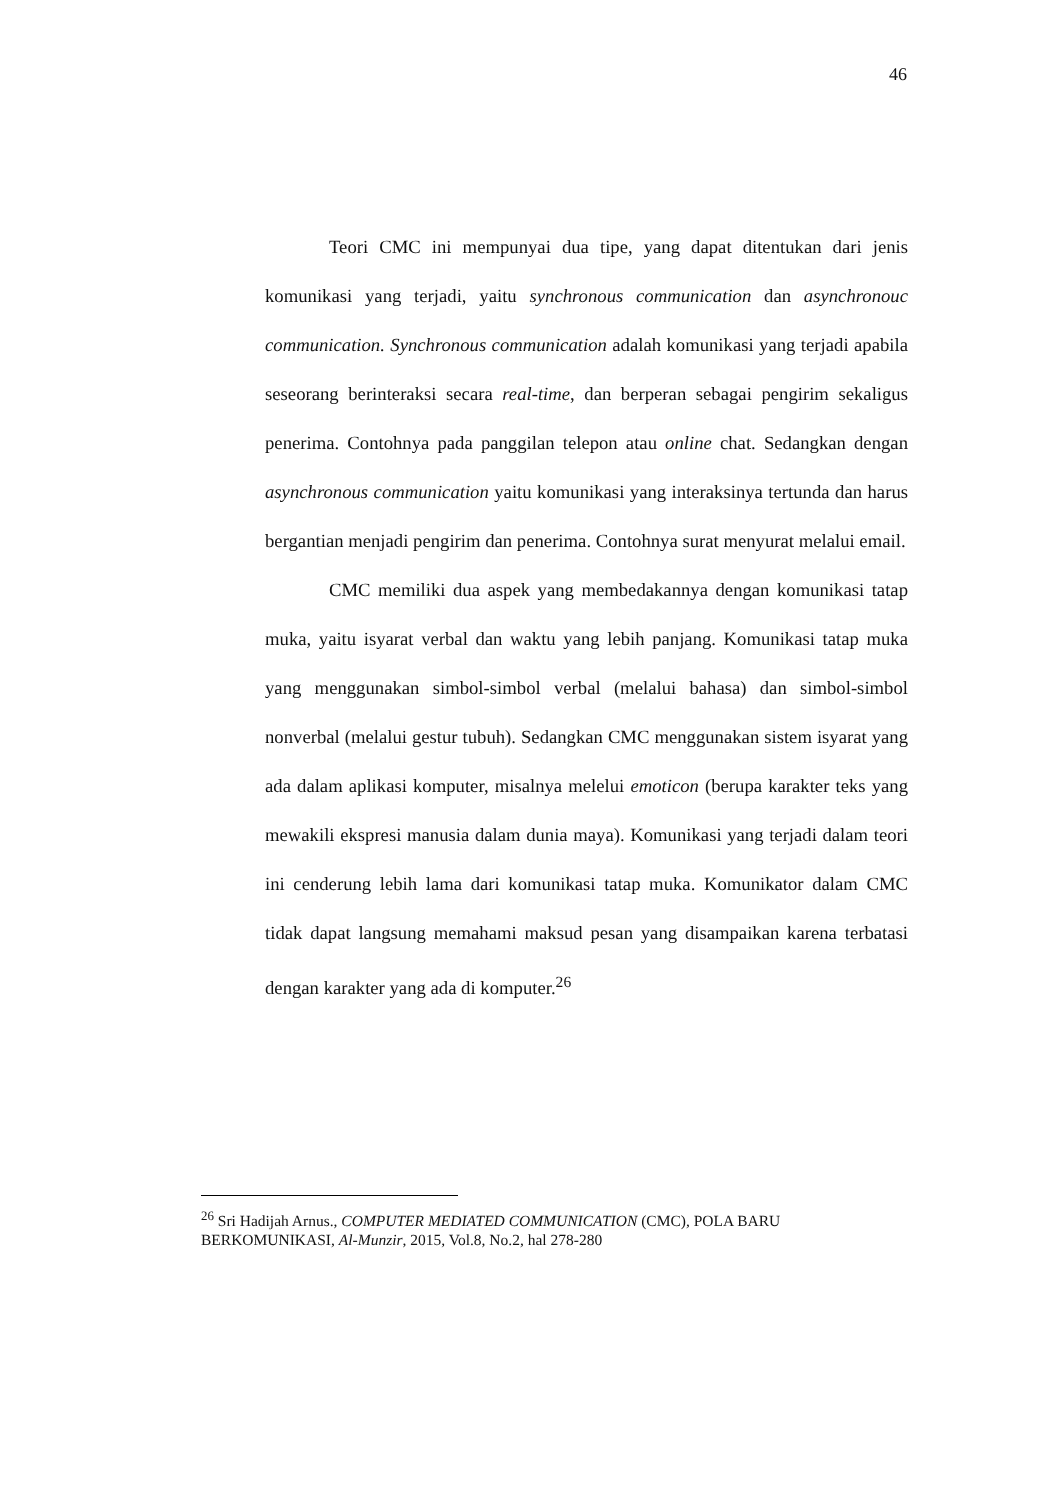46
Teori CMC ini mempunyai dua tipe, yang dapat ditentukan dari jenis komunikasi yang terjadi, yaitu synchronous communication dan asynchronouc communication. Synchronous communication adalah komunikasi yang terjadi apabila seseorang berinteraksi secara real-time, dan berperan sebagai pengirim sekaligus penerima. Contohnya pada panggilan telepon atau online chat. Sedangkan dengan asynchronous communication yaitu komunikasi yang interaksinya tertunda dan harus bergantian menjadi pengirim dan penerima. Contohnya surat menyurat melalui email.
CMC memiliki dua aspek yang membedakannya dengan komunikasi tatap muka, yaitu isyarat verbal dan waktu yang lebih panjang. Komunikasi tatap muka yang menggunakan simbol-simbol verbal (melalui bahasa) dan simbol-simbol nonverbal (melalui gestur tubuh). Sedangkan CMC menggunakan sistem isyarat yang ada dalam aplikasi komputer, misalnya melelui emoticon (berupa karakter teks yang mewakili ekspresi manusia dalam dunia maya). Komunikasi yang terjadi dalam teori ini cenderung lebih lama dari komunikasi tatap muka. Komunikator dalam CMC tidak dapat langsung memahami maksud pesan yang disampaikan karena terbatasi dengan karakter yang ada di komputer.<sup>26</sup>
<sup>26</sup> Sri Hadijah Arnus., COMPUTER MEDIATED COMMUNICATION (CMC), POLA BARU BERKOMUNIKASI, Al-Munzir, 2015, Vol.8, No.2, hal 278-280